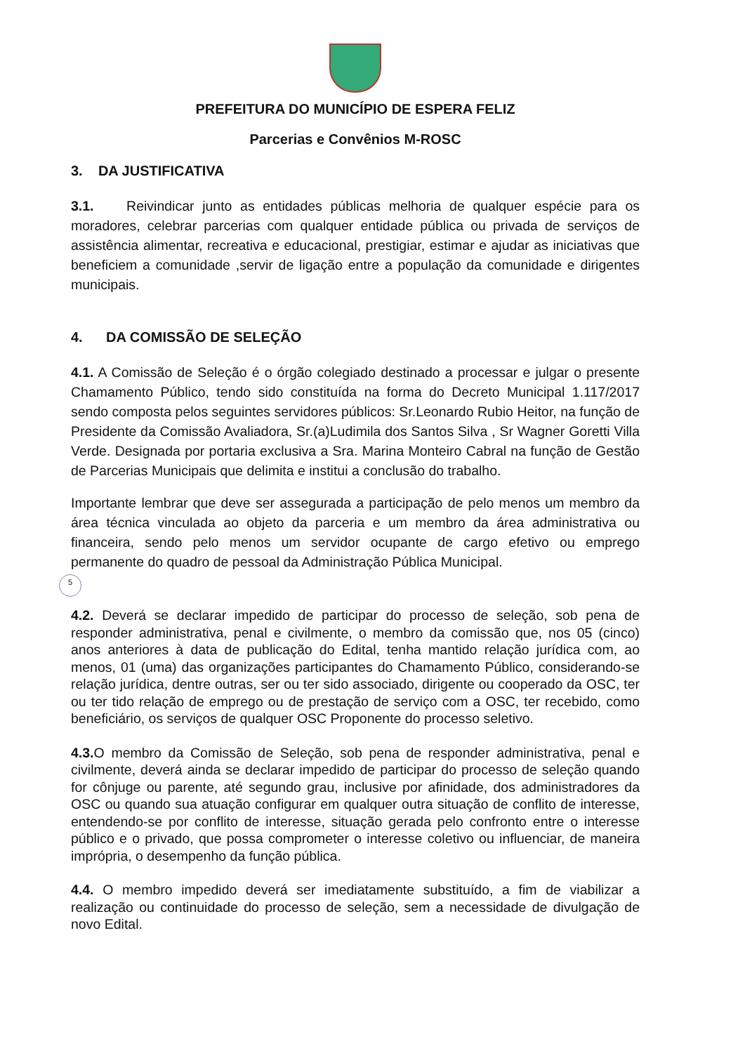5
PREFEITURA DO MUNICÍPIO DE ESPERA FELIZ
Parcerias e Convênios M-ROSC
3. DA JUSTIFICATIVA
3.1. Reivindicar junto as entidades públicas melhoria de qualquer espécie para os moradores, celebrar parcerias com qualquer entidade pública ou privada de serviços de assistência alimentar, recreativa e educacional, prestigiar, estimar e ajudar as iniciativas que beneficiem a comunidade ,servir de ligação entre a população da comunidade e dirigentes municipais.
4. DA COMISSÃO DE SELEÇÃO
4.1. A Comissão de Seleção é o órgão colegiado destinado a processar e julgar o presente Chamamento Público, tendo sido constituída na forma do Decreto Municipal 1.117/2017 sendo composta pelos seguintes servidores públicos: Sr.Leonardo Rubio Heitor, na função de Presidente da Comissão Avaliadora, Sr.(a)Ludimila dos Santos Silva , Sr Wagner Goretti Villa Verde. Designada por portaria exclusiva a Sra. Marina Monteiro Cabral na função de Gestão de Parcerias Municipais que delimita e institui a conclusão do trabalho.
Importante lembrar que deve ser assegurada a participação de pelo menos um membro da área técnica vinculada ao objeto da parceria e um membro da área administrativa ou financeira, sendo pelo menos um servidor ocupante de cargo efetivo ou emprego permanente do quadro de pessoal da Administração Pública Municipal.
4.2. Deverá se declarar impedido de participar do processo de seleção, sob pena de responder administrativa, penal e civilmente, o membro da comissão que, nos 05 (cinco) anos anteriores à data de publicação do Edital, tenha mantido relação jurídica com, ao menos, 01 (uma) das organizações participantes do Chamamento Público, considerando-se relação jurídica, dentre outras, ser ou ter sido associado, dirigente ou cooperado da OSC, ter ou ter tido relação de emprego ou de prestação de serviço com a OSC, ter recebido, como beneficiário, os serviços de qualquer OSC Proponente do processo seletivo.
4.3. O membro da Comissão de Seleção, sob pena de responder administrativa, penal e civilmente, deverá ainda se declarar impedido de participar do processo de seleção quando for cônjuge ou parente, até segundo grau, inclusive por afinidade, dos administradores da OSC ou quando sua atuação configurar em qualquer outra situação de conflito de interesse, entendendo-se por conflito de interesse, situação gerada pelo confronto entre o interesse público e o privado, que possa comprometer o interesse coletivo ou influenciar, de maneira imprópria, o desempenho da função pública.
4.4. O membro impedido deverá ser imediatamente substituído, a fim de viabilizar a realização ou continuidade do processo de seleção, sem a necessidade de divulgação de novo Edital.